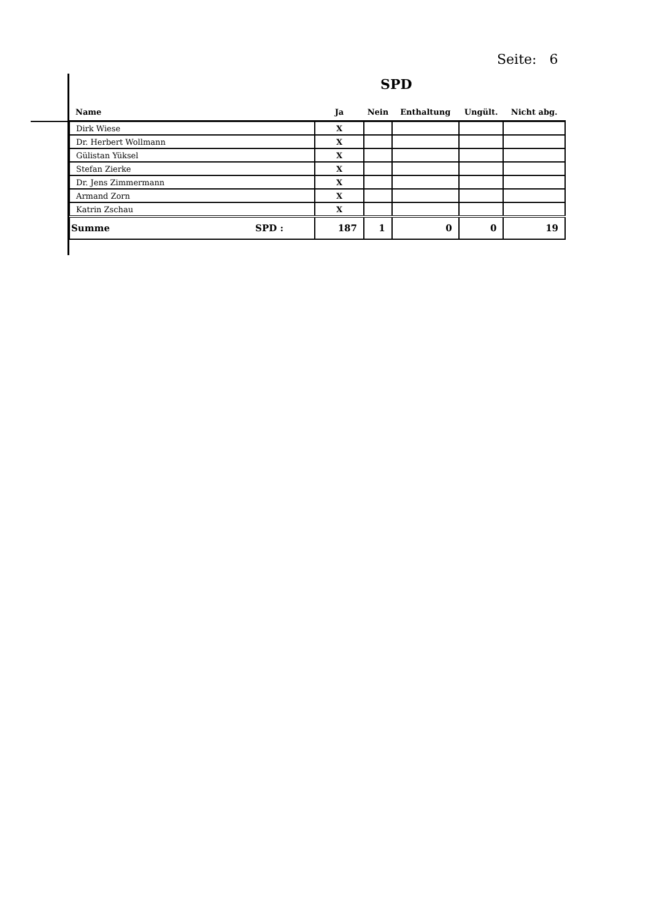Seite: 6
SPD
| Name | Ja | Nein | Enthaltung | Ungült. | Nicht abg. |
| --- | --- | --- | --- | --- | --- |
| Dirk Wiese | X | | | | |
| Dr. Herbert Wollmann | X | | | | |
| Gülistan Yüksel | X | | | | |
| Stefan Zierke | X | | | | |
| Dr. Jens Zimmermann | X | | | | |
| Armand Zorn | X | | | | |
| Katrin Zschau | X | | | | |
| Summe SPD : | 187 | 1 | 0 | 0 | 19 |